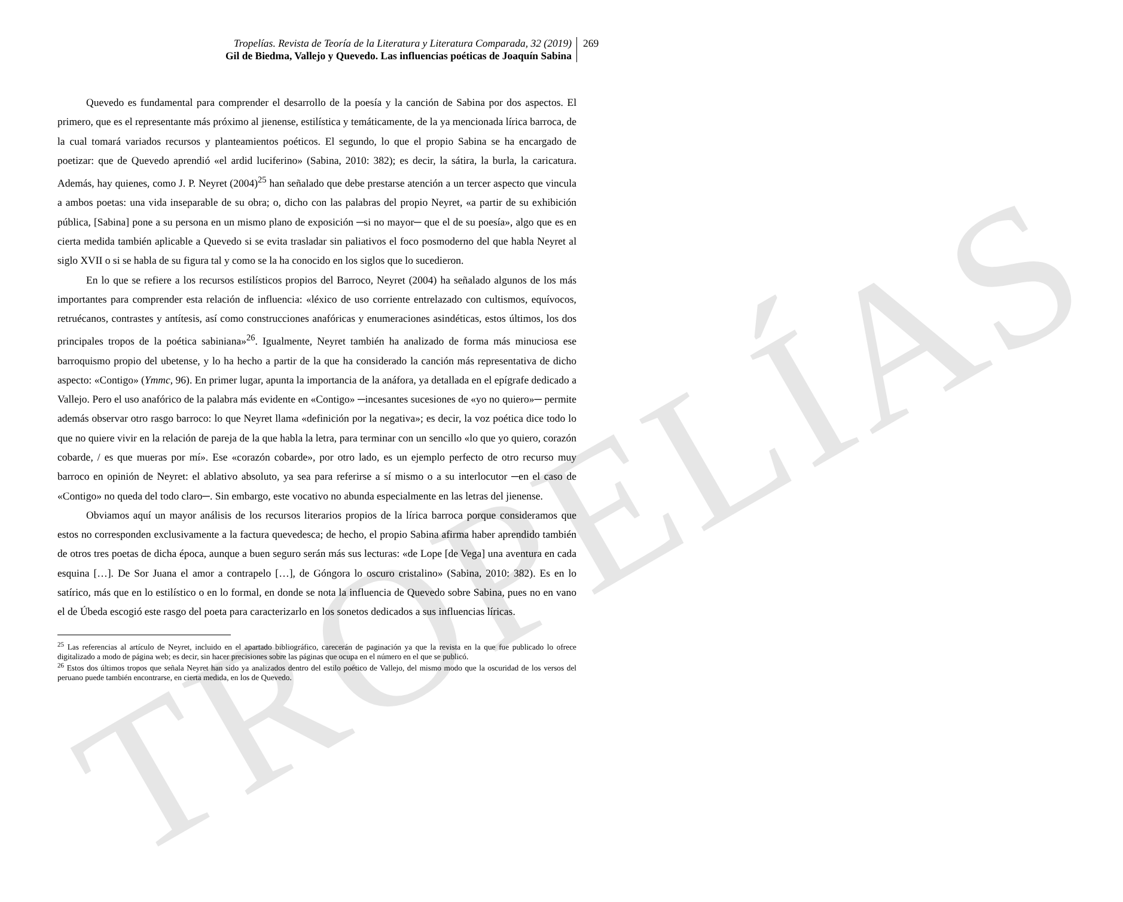TROPELÍAS
Tropelías. Revista de Teoría de la Literatura y Literatura Comparada, 32 (2019)
Gil de Biedma, Vallejo y Quevedo. Las influencias poéticas de Joaquín Sabina
269
Quevedo es fundamental para comprender el desarrollo de la poesía y la canción de Sabina por dos aspectos. El primero, que es el representante más próximo al jienense, estilística y temáticamente, de la ya mencionada lírica barroca, de la cual tomará variados recursos y planteamientos poéticos. El segundo, lo que el propio Sabina se ha encargado de poetizar: que de Quevedo aprendió «el ardid luciferino» (Sabina, 2010: 382); es decir, la sátira, la burla, la caricatura. Además, hay quienes, como J. P. Neyret (2004)<sup>25</sup> han señalado que debe prestarse atención a un tercer aspecto que vincula a ambos poetas: una vida inseparable de su obra; o, dicho con las palabras del propio Neyret, «a partir de su exhibición pública, [Sabina] pone a su persona en un mismo plano de exposición ─si no mayor─ que el de su poesía», algo que es en cierta medida también aplicable a Quevedo si se evita trasladar sin paliativos el foco posmoderno del que habla Neyret al siglo XVII o si se habla de su figura tal y como se la ha conocido en los siglos que lo sucedieron.
En lo que se refiere a los recursos estilísticos propios del Barroco, Neyret (2004) ha señalado algunos de los más importantes para comprender esta relación de influencia: «léxico de uso corriente entrelazado con cultismos, equívocos, retruécanos, contrastes y antítesis, así como construcciones anafóricas y enumeraciones asindéticas, estos últimos, los dos principales tropos de la poética sabiniana»<sup>26</sup>. Igualmente, Neyret también ha analizado de forma más minuciosa ese barroquismo propio del ubetense, y lo ha hecho a partir de la que ha considerado la canción más representativa de dicho aspecto: «Contigo» (Ymmc, 96). En primer lugar, apunta la importancia de la anáfora, ya detallada en el epígrafe dedicado a Vallejo. Pero el uso anafórico de la palabra más evidente en «Contigo» ─incesantes sucesiones de «yo no quiero»─ permite además observar otro rasgo barroco: lo que Neyret llama «definición por la negativa»; es decir, la voz poética dice todo lo que no quiere vivir en la relación de pareja de la que habla la letra, para terminar con un sencillo «lo que yo quiero, corazón cobarde, / es que mueras por mí». Ese «corazón cobarde», por otro lado, es un ejemplo perfecto de otro recurso muy barroco en opinión de Neyret: el ablativo absoluto, ya sea para referirse a sí mismo o a su interlocutor ─en el caso de «Contigo» no queda del todo claro─. Sin embargo, este vocativo no abunda especialmente en las letras del jienense.
Obviamos aquí un mayor análisis de los recursos literarios propios de la lírica barroca porque consideramos que estos no corresponden exclusivamente a la factura quevedesca; de hecho, el propio Sabina afirma haber aprendido también de otros tres poetas de dicha época, aunque a buen seguro serán más sus lecturas: «de Lope [de Vega] una aventura en cada esquina […]. De Sor Juana el amor a contrapelo […], de Góngora lo oscuro cristalino» (Sabina, 2010: 382). Es en lo satírico, más que en lo estilístico o en lo formal, en donde se nota la influencia de Quevedo sobre Sabina, pues no en vano el de Úbeda escogió este rasgo del poeta para caracterizarlo en los sonetos dedicados a sus influencias líricas.
<sup>25</sup> Las referencias al artículo de Neyret, incluido en el apartado bibliográfico, carecerán de paginación ya que la revista en la que fue publicado lo ofrece digitalizado a modo de página web; es decir, sin hacer precisiones sobre las páginas que ocupa en el número en el que se publicó.
<sup>26</sup> Estos dos últimos tropos que señala Neyret han sido ya analizados dentro del estilo poético de Vallejo, del mismo modo que la oscuridad de los versos del peruano puede también encontrarse, en cierta medida, en los de Quevedo.